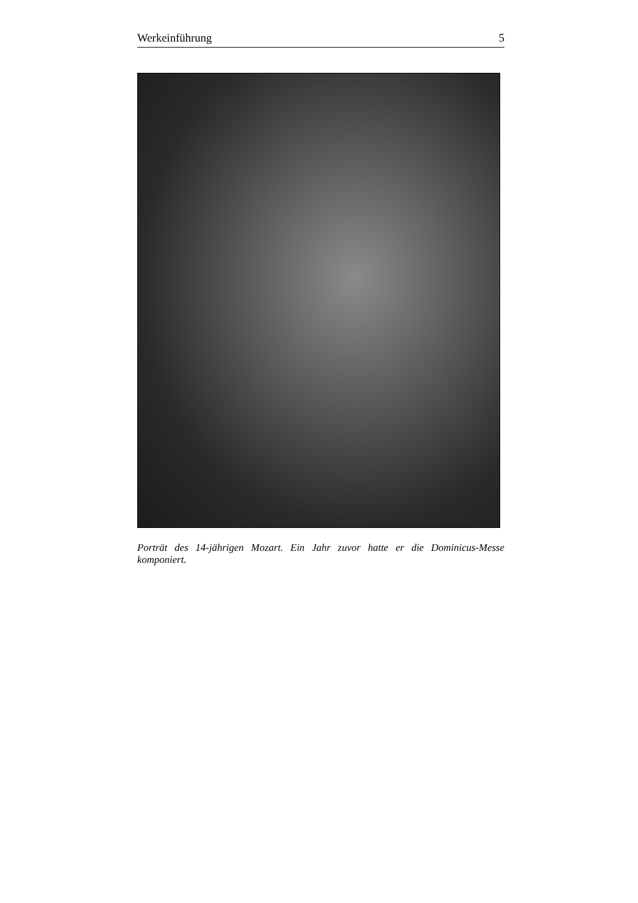Werkeinführung 5
Porträt des 14-jährigen Mozart. Ein Jahr zuvor hatte er die Dominicus-Messe komponiert.